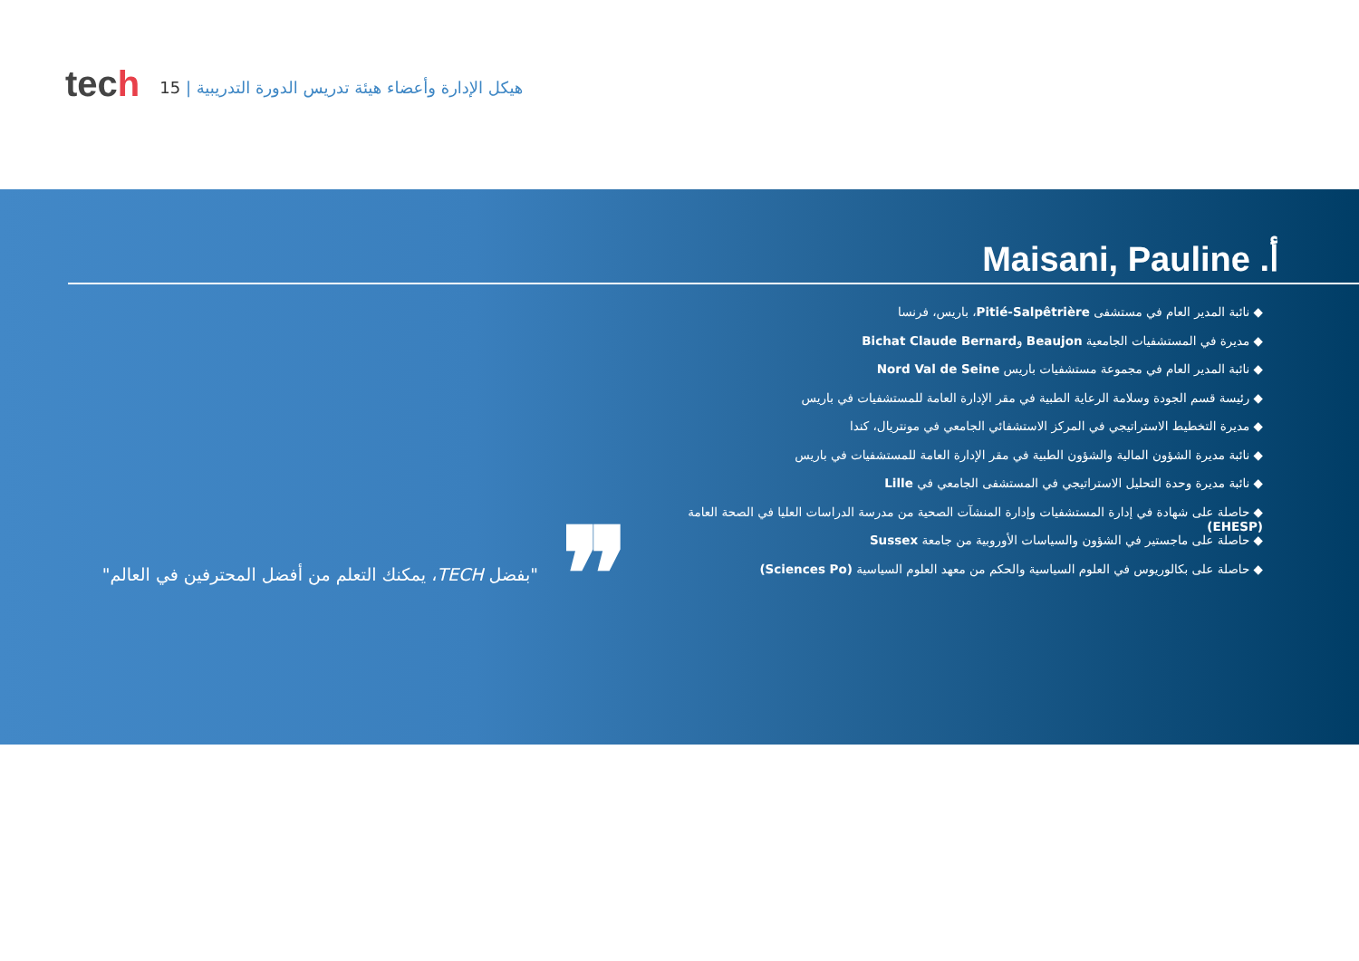tech
هيكل الإدارة وأعضاء هيئة تدريس الدورة التدريبية | 15
أ. Maisani, Pauline
◆ نائبة المدير العام في مستشفى Pitié-Salpêtrière، باريس، فرنسا
◆ مديرة في المستشفيات الجامعية Beaujon وBichat Claude Bernard
◆ نائبة المدير العام في مجموعة مستشفيات باريس Nord Val de Seine
◆ رئيسة قسم الجودة وسلامة الرعاية الطبية في مقر الإدارة العامة للمستشفيات في باريس
◆ مديرة التخطيط الاستراتيجي في المركز الاستشفائي الجامعي في مونتريال، كندا
◆ نائبة مديرة الشؤون المالية والشؤون الطبية في مقر الإدارة العامة للمستشفيات في باريس
◆ نائبة مديرة وحدة التحليل الاستراتيجي في المستشفى الجامعي في Lille
◆ حاصلة على شهادة في إدارة المستشفيات وإدارة المنشآت الصحية من مدرسة الدراسات العليا في الصحة العامة (EHESP)
◆ حاصلة على ماجستير في الشؤون والسياسات الأوروبية من جامعة Sussex
◆ حاصلة على بكالوريوس في العلوم السياسية والحكم من معهد العلوم السياسية (Sciences Po)
"بفضل TECH، يمكنك التعلم من أفضل المحترفين في العالم"
❞